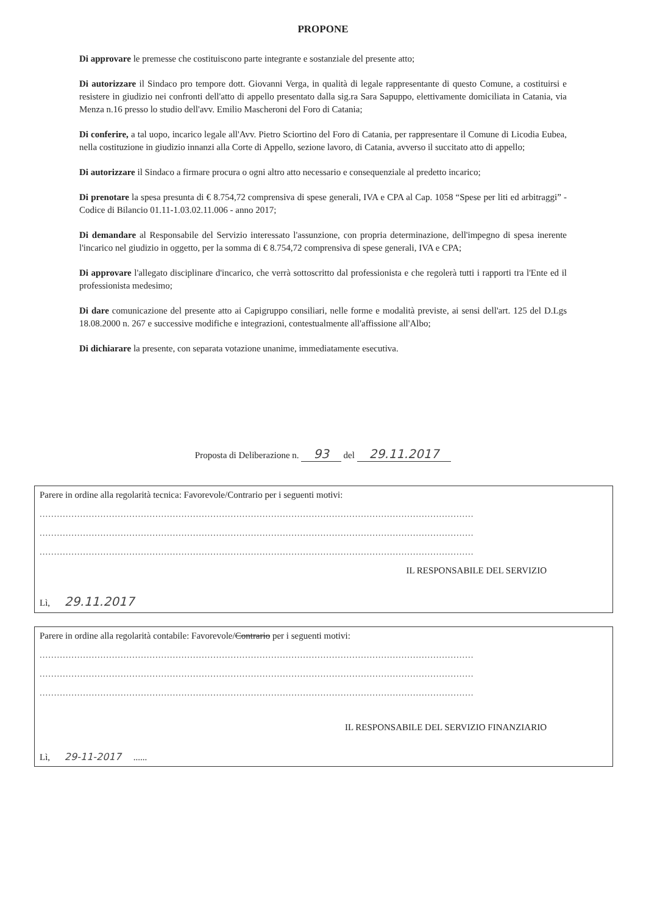PROPONE
Di approvare le premesse che costituiscono parte integrante e sostanziale del presente atto;
Di autorizzare il Sindaco pro tempore dott. Giovanni Verga, in qualità di legale rappresentante di questo Comune, a costituirsi e resistere in giudizio nei confronti dell'atto di appello presentato dalla sig.ra Sara Sapuppo, elettivamente domiciliata in Catania, via Menza n.16 presso lo studio dell'avv. Emilio Mascheroni del Foro di Catania;
Di conferire, a tal uopo, incarico legale all'Avv. Pietro Sciortino del Foro di Catania, per rappresentare il Comune di Licodia Eubea, nella costituzione in giudizio innanzi alla Corte di Appello, sezione lavoro, di Catania, avverso il succitato atto di appello;
Di autorizzare il Sindaco a firmare procura o ogni altro atto necessario e consequenziale al predetto incarico;
Di prenotare la spesa presunta di € 8.754,72 comprensiva di spese generali, IVA e CPA al Cap. 1058 “Spese per liti ed arbitraggi” - Codice di Bilancio 01.11-1.03.02.11.006 - anno 2017;
Di demandare al Responsabile del Servizio interessato l'assunzione, con propria determinazione, dell'impegno di spesa inerente l'incarico nel giudizio in oggetto, per la somma di € 8.754,72 comprensiva di spese generali, IVA e CPA;
Di approvare l'allegato disciplinare d'incarico, che verrà sottoscritto dal professionista e che regolerà tutti i rapporti tra l'Ente ed il professionista medesimo;
Di dare comunicazione del presente atto ai Capigruppo consiliari, nelle forme e modalità previste, ai sensi dell'art. 125 del D.Lgs 18.08.2000 n. 267 e successive modifiche e integrazioni, contestualmente all'affissione all'Albo;
Di dichiarare la presente, con separata votazione unanime, immediatamente esecutiva.
Proposta di Deliberazione n. 93 del 29.11.2017
Parere in ordine alla regolarità tecnica: Favorevole/Contrario per i seguenti motivi:
......................................................................................................................................................
......................................................................................................................................................
......................................................................................................................................................
IL RESPONSABILE DEL SERVIZIO
Lì, 29.11.2017
Parere in ordine alla regolarità contabile: Favorevole/Contrario per i seguenti motivi:
......................................................................................................................................................
......................................................................................................................................................
......................................................................................................................................................
IL RESPONSABILE DEL SERVIZIO FINANZIARIO
Lì, 29-11-2017......